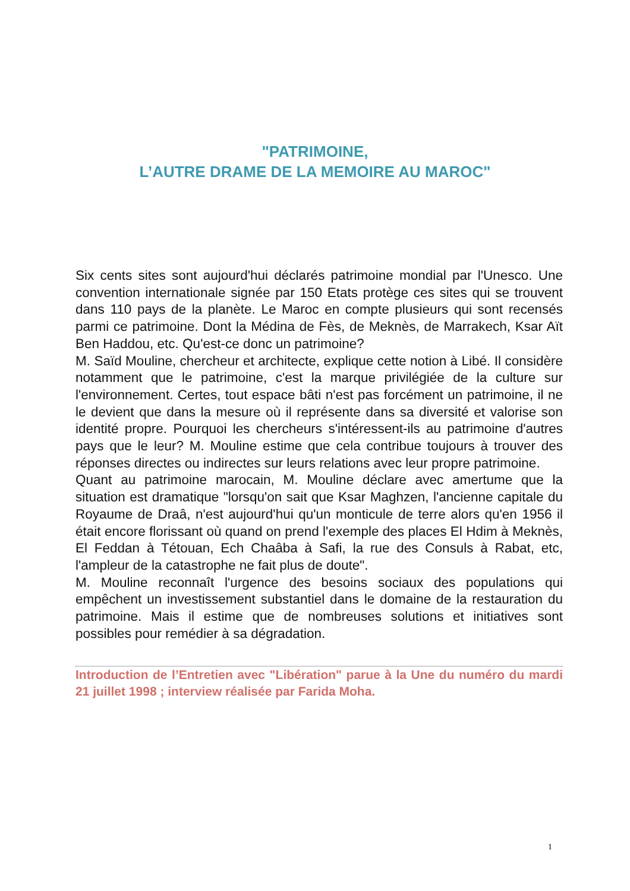"PATRIMOINE,
L’AUTRE DRAME DE LA MEMOIRE AU MAROC"
Six cents sites sont aujourd'hui déclarés patrimoine mondial par l'Unesco. Une convention internationale signée par 150 Etats protège ces sites qui se trouvent dans 110 pays de la planète. Le Maroc en compte plusieurs qui sont recensés parmi ce patrimoine. Dont la Médina de Fès, de Meknès, de Marrakech, Ksar Aït Ben Haddou, etc. Qu'est-ce donc un patrimoine?
M. Saïd Mouline, chercheur et architecte, explique cette notion à Libé. Il considère notamment que le patrimoine, c'est la marque privilégiée de la culture sur l'environnement. Certes, tout espace bâti n'est pas forcément un patrimoine, il ne le devient que dans la mesure où il représente dans sa diversité et valorise son identité propre. Pourquoi les chercheurs s'intéressent-ils au patrimoine d'autres pays que le leur? M. Mouline estime que cela contribue toujours à trouver des réponses directes ou indirectes sur leurs relations avec leur propre patrimoine.
Quant au patrimoine marocain, M. Mouline déclare avec amertume que la situation est dramatique "lorsqu'on sait que Ksar Maghzen, l'ancienne capitale du Royaume de Draâ, n'est aujourd'hui qu'un monticule de terre alors qu'en 1956 il était encore florissant où quand on prend l'exemple des places El Hdim à Meknès, El Feddan à Tétouan, Ech Chaâba à Safi, la rue des Consuls à Rabat, etc, l'ampleur de la catastrophe ne fait plus de doute".
M. Mouline reconnaît l'urgence des besoins sociaux des populations qui empêchent un investissement substantiel dans le domaine de la restauration du patrimoine. Mais il estime que de nombreuses solutions et initiatives sont possibles pour remédier à sa dégradation.
Introduction de l’Entretien avec "Libération" parue à la Une du numéro du mardi 21 juillet 1998 ; interview réalisée par Farida Moha.
1